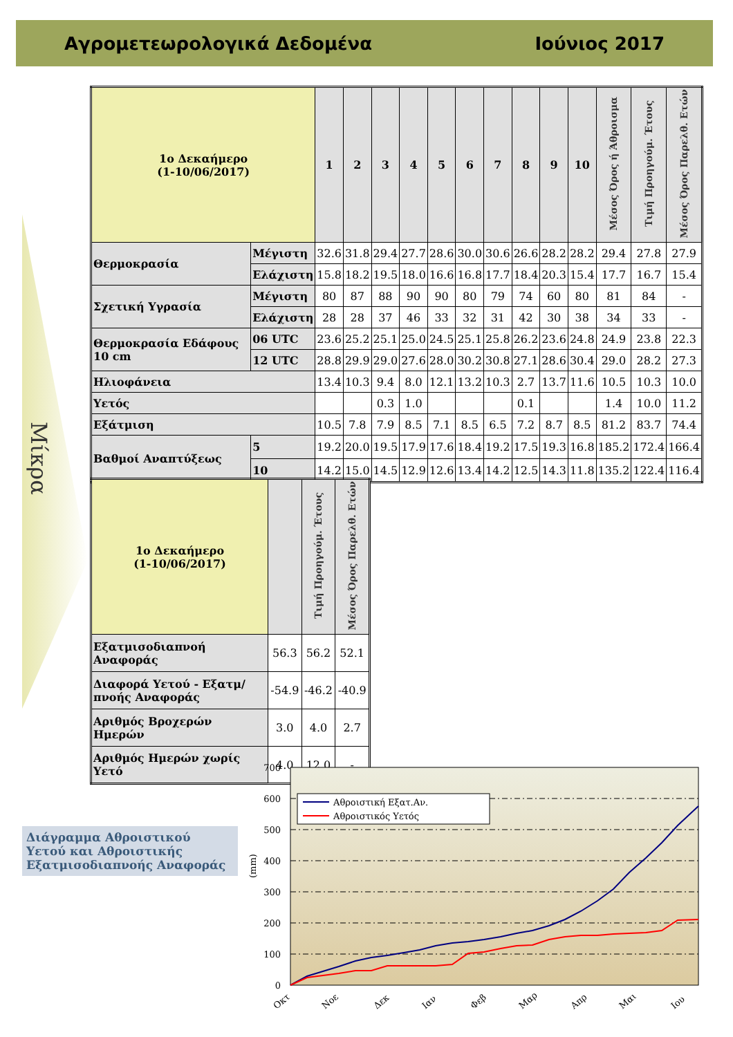Αγρομετεωρολογικά Δεδομένα Ιούνιος 2017
Μίκρα
| 1ο Δεκαήμερο (1-10/06/2017) | | 1 | 2 | 3 | 4 | 5 | 6 | 7 | 8 | 9 | 10 | Μέσος Όρος ή Άθροισμα | Τιμή Προηγούμ. Έτους | Μέσος Όρος Παρελθ. Ετών |
| --- | --- | --- | --- | --- | --- | --- | --- | --- | --- | --- | --- | --- | --- | --- |
| Θερμοκρασία | Μέγιστη | 32.6 | 31.8 | 29.4 | 27.7 | 28.6 | 30.0 | 30.6 | 26.6 | 28.2 | 28.2 | 29.4 | 27.8 | 27.9 |
| | Ελάχιστη | 15.8 | 18.2 | 19.5 | 18.0 | 16.6 | 16.8 | 17.7 | 18.4 | 20.3 | 15.4 | 17.7 | 16.7 | 15.4 |
| Σχετική Υγρασία | Μέγιστη | 80 | 87 | 88 | 90 | 90 | 80 | 79 | 74 | 60 | 80 | 81 | 84 | - |
| | Ελάχιστη | 28 | 28 | 37 | 46 | 33 | 32 | 31 | 42 | 30 | 38 | 34 | 33 | - |
| Θερμοκρασία Εδάφους 10 cm | 06 UTC | 23.6 | 25.2 | 25.1 | 25.0 | 24.5 | 25.1 | 25.8 | 26.2 | 23.6 | 24.8 | 24.9 | 23.8 | 22.3 |
| | 12 UTC | 28.8 | 29.9 | 29.0 | 27.6 | 28.0 | 30.2 | 30.8 | 27.1 | 28.6 | 30.4 | 29.0 | 28.2 | 27.3 |
| Ηλιοφάνεια | | 13.4 | 10.3 | 9.4 | 8.0 | 12.1 | 13.2 | 10.3 | 2.7 | 13.7 | 11.6 | 10.5 | 10.3 | 10.0 |
| Υετός | | | | 0.3 | 1.0 | | | | 0.1 | | | 1.4 | 10.0 | 11.2 |
| Εξάτμιση | | 10.5 | 7.8 | 7.9 | 8.5 | 7.1 | 8.5 | 6.5 | 7.2 | 8.7 | 8.5 | 81.2 | 83.7 | 74.4 |
| Βαθμοί Αναπτύξεως | 5 | 19.2 | 20.0 | 19.5 | 17.9 | 17.6 | 18.4 | 19.2 | 17.5 | 19.3 | 16.8 | 185.2 | 172.4 | 166.4 |
| | 10 | 14.2 | 15.0 | 14.5 | 12.9 | 12.6 | 13.4 | 14.2 | 12.5 | 14.3 | 11.8 | 135.2 | 122.4 | 116.4 |
| 1ο Δεκαήμερο (1-10/06/2017) | | Τιμή Προηγούμ. Έτους | Μέσος Όρος Παρελθ. Ετών |
| --- | --- | --- | --- |
| Εξατμισοδιαπνοή Αναφοράς | 56.3 | 56.2 | 52.1 |
| Διαφορά Υετού - Εξατμ/πνοής Αναφοράς | -54.9 | -46.2 | -40.9 |
| Αριθμός Βροχερών Ημερών | 3.0 | 4.0 | 2.7 |
| Αριθμός Ημερών χωρίς Υετό | 4.0 | 12.0 | - |
Διάγραμμα Αθροιστικού Υετού και Αθροιστικής Εξατμισοδιαπνοής Αναφοράς
0
100
200
300
400
500
600
700
(mm)
Αθροιστική Εξατ.Αν.
Αθροιστικός Υετός
Οκτ
Νοε
Δεκ
Ιαν
Φεβ
Μαρ
Απρ
Μαι
Ιου